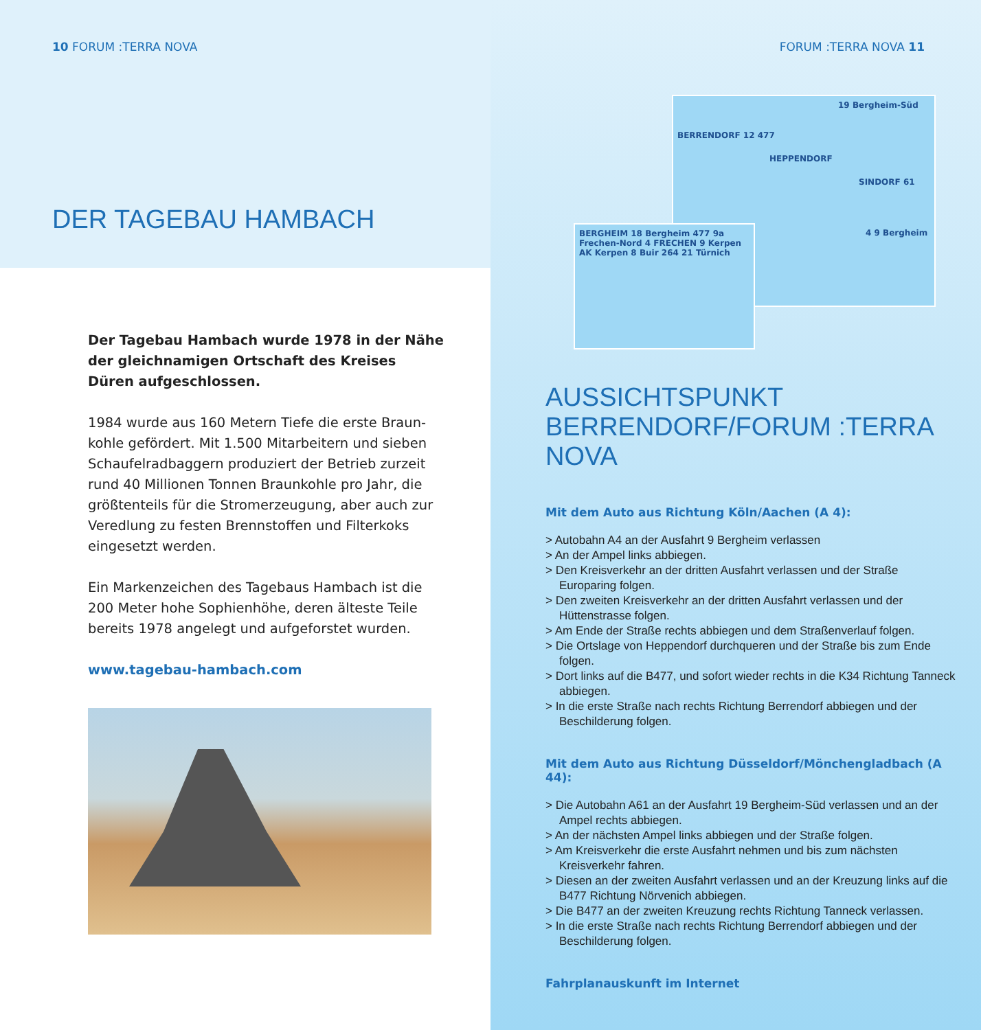10 FORUM :TERRA NOVA
DER TAGEBAU HAMBACH
Der Tagebau Hambach wurde 1978 in der Nähe der gleichnamigen Ortschaft des Kreises Düren aufgeschlossen.
1984 wurde aus 160 Metern Tiefe die erste Braun­kohle gefördert. Mit 1.500 Mitarbeitern und sieben Schaufelradbaggern produziert der Betrieb zurzeit rund 40 Millionen Tonnen Braunkohle pro Jahr, die größtenteils für die Stromerzeugung, aber auch zur Veredlung zu festen Brennstoffen und Filterkoks eingesetzt werden.
Ein Markenzeichen des Tagebaus Hambach ist die 200 Meter hohe Sophienhöhe, deren älteste Teile bereits 1978 angelegt und aufgeforstet wurden.
www.tagebau-hambach.com
FORUM :TERRA NOVA 11
19 Bergheim-Süd
BERRENDORF 12 477
HEPPENDORF
SINDORF 61
4 9 Bergheim
BERGHEIM 18 Bergheim 477 9a Frechen-Nord 4 FRECHEN 9 Kerpen AK Kerpen 8 Buir 264 21 Türnich
AUSSICHTSPUNKT
BERRENDORF/FORUM :TERRA NOVA
Mit dem Auto aus Richtung Köln/Aachen (A 4):
> Autobahn A4 an der Ausfahrt 9 Bergheim verlassen
> An der Ampel links abbiegen.
> Den Kreisverkehr an der dritten Ausfahrt verlassen und der Straße Europaring folgen.
> Den zweiten Kreisverkehr an der dritten Ausfahrt verlassen und der Hüttenstrasse folgen.
> Am Ende der Straße rechts abbiegen und dem Straßenverlauf folgen.
> Die Ortslage von Heppendorf durchqueren und der Straße bis zum Ende folgen.
> Dort links auf die B477, und sofort wieder rechts in die K34 Richtung Tanneck abbiegen.
> In die erste Straße nach rechts Richtung Berrendorf abbiegen und der Beschilderung folgen.
Mit dem Auto aus Richtung Düsseldorf/Mönchengladbach (A 44):
> Die Autobahn A61 an der Ausfahrt 19 Bergheim-Süd verlassen und an der Ampel rechts abbiegen.
> An der nächsten Ampel links abbiegen und der Straße folgen.
> Am Kreisverkehr die erste Ausfahrt nehmen und bis zum nächsten Kreisverkehr fahren.
> Diesen an der zweiten Ausfahrt verlassen und an der Kreuzung links auf die B477 Richtung Nörvenich abbiegen.
> Die B477 an der zweiten Kreuzung rechts Richtung Tanneck verlassen.
> In die erste Straße nach rechts Richtung Berrendorf abbiegen und der Beschilderung folgen.
Fahrplanauskunft im Internet